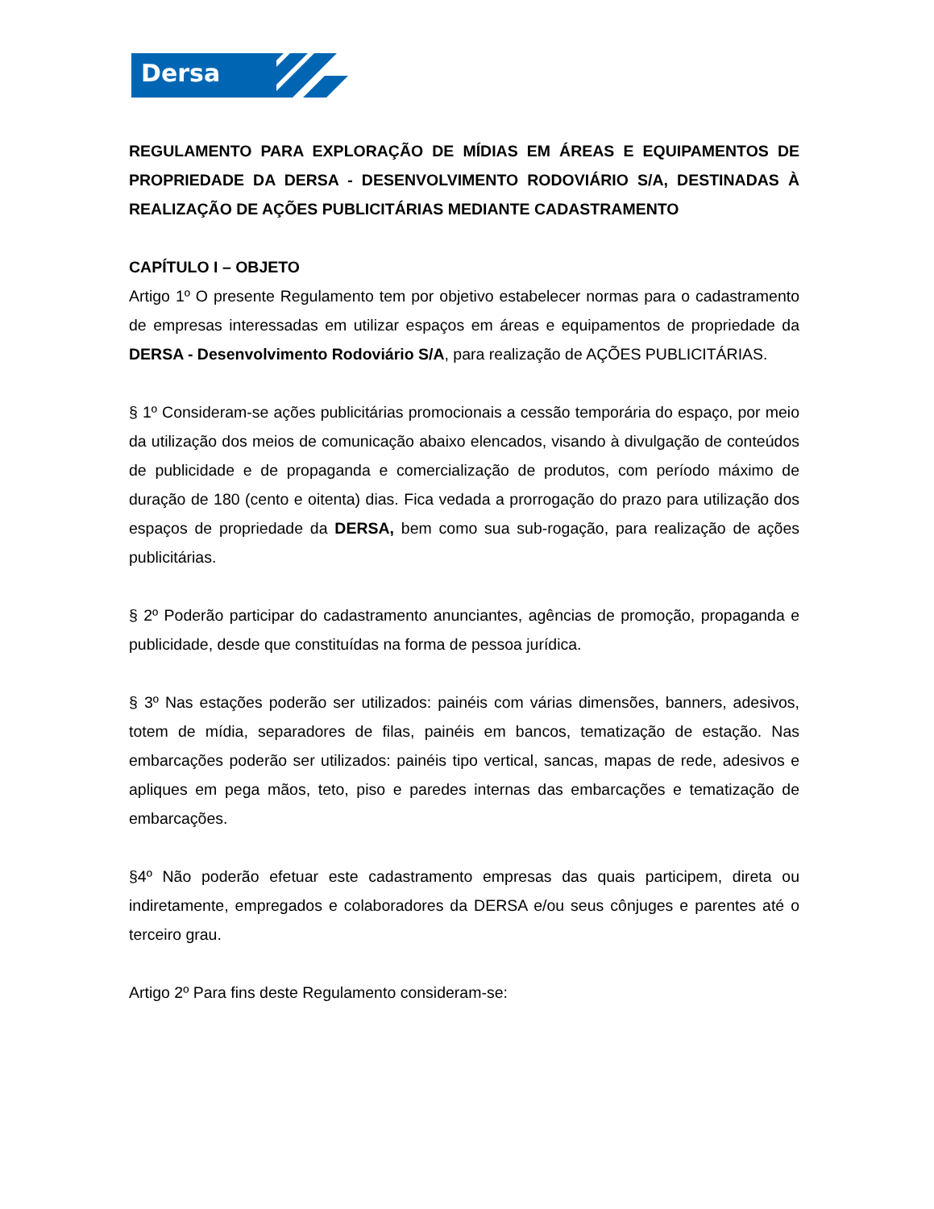Dersa
REGULAMENTO PARA EXPLORAÇÃO DE MÍDIAS EM ÁREAS E EQUIPAMENTOS DE PROPRIEDADE DA DERSA - DESENVOLVIMENTO RODOVIÁRIO S/A, DESTINADAS À REALIZAÇÃO DE AÇÕES PUBLICITÁRIAS MEDIANTE CADASTRAMENTO
CAPÍTULO I – OBJETO
Artigo 1º O presente Regulamento tem por objetivo estabelecer normas para o cadastramento de empresas interessadas em utilizar espaços em áreas e equipamentos de propriedade da DERSA - Desenvolvimento Rodoviário S/A, para realização de AÇÕES PUBLICITÁRIAS.
§ 1º Consideram-se ações publicitárias promocionais a cessão temporária do espaço, por meio da utilização dos meios de comunicação abaixo elencados, visando à divulgação de conteúdos de publicidade e de propaganda e comercialização de produtos, com período máximo de duração de 180 (cento e oitenta) dias. Fica vedada a prorrogação do prazo para utilização dos espaços de propriedade da DERSA, bem como sua sub-rogação, para realização de ações publicitárias.
§ 2º Poderão participar do cadastramento anunciantes, agências de promoção, propaganda e publicidade, desde que constituídas na forma de pessoa jurídica.
§ 3º Nas estações poderão ser utilizados: painéis com várias dimensões, banners, adesivos, totem de mídia, separadores de filas, painéis em bancos, tematização de estação. Nas embarcações poderão ser utilizados: painéis tipo vertical, sancas, mapas de rede, adesivos e apliques em pega mãos, teto, piso e paredes internas das embarcações e tematização de embarcações.
§4º Não poderão efetuar este cadastramento empresas das quais participem, direta ou indiretamente, empregados e colaboradores da DERSA e/ou seus cônjuges e parentes até o terceiro grau.
Artigo 2º Para fins deste Regulamento consideram-se: